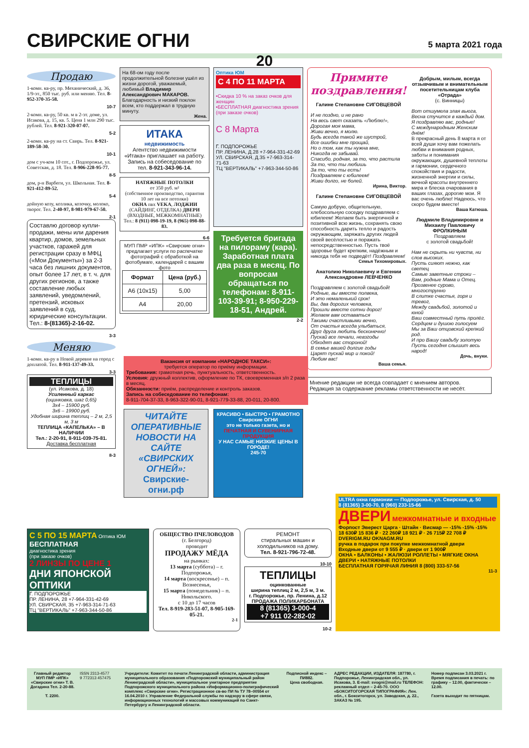СВИРСКИЕ ОГНИ
5 марта 2021 года
20
Продаю
1-комн. кв-ру, пр. Механический, д. 36, 1/9-эт., 850 тыс. руб. или меняю. Тел. 8-952-370-35-58.
10-7
2-комн. кв-ру, 50 кв. м в 2-эт. доме, ул. Исакова, д. 15, кв. 5. Цена 1 млн 290 тыс. рублей. Тел. 8-921-320-07-07.
5-2
2-комн. кв-ру на ст. Свирь. Тел. 8-921-189-58-30.
10-1
дом с уч-ком 10 сот., г. Подпорожье, ул. Советская, д. 18. Тел. 8-906-228-95-77.
8-5
дом, р-н Варбеги, ул. Школьная. Тел. 8-921-412-89-52.
5-4
дойную козу, козлика, козочку, молоко, творог. Тел. 2-40-97, 8-981-979-67-50.
2-1
Составлю договор купли-продажи, мены или дарения квартир, домов, земельных участков, гаражей для регистрации сразу в МФЦ («Мои Документы») за 2-3 часа без лишних документов, опыт более 17 лет, в т. ч. для других регионов, а также составление любых заявлений, уведомлений, претензий, исковых заявлений в суд, юридические консультации.
Тел.: 8-(81365)-2-16-02.
3-3
Меняю
1-комн. кв-ру в Новой деревне на город с доплатой. Тел. 8-911-137-49-33.
3-3
ТЕПЛИЦЫ
(ул. Исакова, д. 18)
Усиленный каркас
(оцинковка, шаг 0,65)
3х4 – 15900 руб.
3х6 – 19900 руб.
Удобная ширина теплиц – 2 м, 2,5 м, 3 м
ТЕПЛИЦА «КАПЕЛЬКА» – В НАЛИЧИИ
Тел.: 2-20-91, 8-911-039-75-81.
Доставка бесплатная
8-3
На 68-ом году после продолжительной болезни ушёл из жизни дорогой, уважаемый, любимый Владимир Александрович МАКАРОВ. Благодарность и низкий поклон всем, кто поддержал в трудную минуту.
Жена.
ИТАКА
недвижимость
Агентство недвижимости «Итака» приглашает на работу. Запись на собеседование по тел. 8-921-343-96-14.
НАТЯЖНЫЕ ПОТОЛКИ
от 350 руб. м²
(собственное производство, гарантия 10 лет на все потолки)
ОКНА пвх VEKA, ЛОДЖИИ (САЙДИНГ, ОТДЕЛКА) ДВЕРИ (ВХОДНЫЕ, МЕЖКОМНАТНЫЕ)
Тел.: 8 (911) 098-19-19, 8 (965) 098-88-83.
6-6
МУП ПМР «ИПК» «Свирские огни» предлагает услуги по распечатке фотографий с обработкой на фотобумаге, календарей с вашим фото
| Формат | Цена (руб.) |
| --- | --- |
| А6 (10х15) | 5,00 |
| А4 | 20,00 |
Оптика ЮМ
С 4 ПО 11 МАРТА
•Скидка 10 % на заказ очков для женщин
•БЕСПЛАТНАЯ диагностика зрения
(при заказе очков)
С 8 Марта
Г. ПОДПОРОЖЬЕ
ПР. ЛЕНИНА, Д.28 +7-964-331-42-69
УЛ. СВИРСКАЯ, Д.35 +7-963-314-71-63
ТЦ "ВЕРТИКАЛЬ" +7-963-344-50-86
Требуется бригада на пилораму (кара). Заработная плата два раза в месяц. По вопросам обращаться по телефонам: 8-911-103-39-91; 8-950-229-18-51, Андрей.
2-2
Примите поздравления!
Галине Степановне СИГОВЦЕВОЙ
И не поздно, и не рано
На весь свет сказать «Люблю!»,
Дорогая моя мама,
Живи вечно, я молю.
Будь всегда такой же шустрой,
Все ошибки мне прощай,
Но о том, как ты нужна мне,
Никогда не забывай.
Спасибо, родная, за то, что растила
За то, что ты любишь
За то, что ты есть!
Поздравляем с юбилеем!
Живи долго, не болей.
Ирина, Виктор.
Галине Степановне СИГОВЦЕВОЙ
Самую добрую, общительную, хлебосольную соседку поздравляем с юбилеем! Желаем быть энергичной и позитивной всю жизнь, сохранять свою способность дарить тепло и радость окружающим, заряжать других людей своей весёлостью и поражать непосредственностью. Пусть твоё здоровье будет крепким, надёжным и никогда тебя не подведёт! Поздравляем!
Семья Тихомировых.
Анатолию Николаевичу и Евгении Александровне ЛЕВЧЕНКО
Поздравляем с золотой свадьбой!
Родные, вы вместе полвека,
И это немаленький срок!
Вы, два дорогих человека,
Прошли вместе сотни дорог!
Желаем вам оставаться
Такими счастливыми вечно,
От счастья всегда улыбаться,
Друг друга любить бесконечно!
Пускай все печали, невзгоды
Обходят вас стороной!
В семье вашей долгие годы
Царят пускай мир и покой!
Любим вас!
Ваша семья.
Добрым, милым, всегда отзывчивым и внимательным посетительницам клуба «Отрада»
(с. Винницы)
Вот отшумела злая вьюга,
Весна стучится в каждый дом.
Я поздравляю вас, родные!
С международным Женским днём!
В прекрасный день 8 марта я от всей души хочу вам пожелать любви и внимания родных, заботы и понимания окружающих, душевной теплоты и гармонии, сердечного спокойствия и радости, жизненной энергии и силы, вечной красоты внутреннего мира и блеска очарования в ваших глазах, дорогие мои. Я вас очень люблю! Надеюсь, что скоро будем вместе!
Ваша Катюша.
Людмиле Владимировне и Михаилу Павловичу ФРОЛКИНЫМ
Поздравляем
с золотой свадьбой!
Нам не скрыть ни чувств, ни слов высоких.
Пусть сияют нежно, как светец
Самые заветные строки –
Вам, родные Мама и Отец.
Прозвенее сурово, многострунно
В слитке счастья, горя и тревог,
Между свадьбой, золотой и юной
Ваш совместный путь пролёг.
Сердцем и душою голосуем
Мы за Ваш отцовский крепкий род.
И про Вашу свадьбу золотую
Пусть сегодня слышит весь народ!
Дочь, внуки.
Мнение редакции не всегда совпадает с мнением авторов.
Редакция за содержание рекламы ответственности не несёт.
Вакансия от компании «НАРОДНОЕ ТАКСИ»:
требуется оператор по приёму информации.
Требования: грамотная речь, пунктуальность, ответственность.
Условия: дружный коллектив, оформление по ТК, своевременная з/п 2 раза в месяц.
Обязанности: приём, распределение и контроль заказов.
Запись на собеседование по телефонам:
8-911-704-37-33, 8-963-322-90-01, 8-921-779-33-88, 20-011, 20-800.
ЧИТАЙТЕ ОПЕРАТИВНЫЕ НОВОСТИ НА САЙТЕ «СВИРСКИХ ОГНЕЙ»: Свирские-огни.рф
КРАСИВО • БЫСТРО • ГРАМОТНО
Свирские ОГНИ
это не только газета, но и
ПЕЧАТНАЯ И СУВЕНИРНАЯ ПРОДУКЦИЯ
У НАС САМЫЕ НИЗКИЕ ЦЕНЫ В ГОРОДЕ!
245-70
С 5 ПО 15 МАРТА Оптика ЮМ
БЕСПЛАТНАЯ
диагностика зрения
(при заказе очков)
2 ЛИНЗЫ ПО ЦЕНЕ 1
ДНИ ЯПОНСКОЙ ОПТИКИ
Г. ПОДПОРОЖЬЕ
ПР. ЛЕНИНА, 28 +7-964-331-42-69
УЛ. СВИРСКАЯ, 35 +7-963-314-71-63
ТЦ "ВЕРТИКАЛЬ" +7-963-344-50-86
ОБЩЕСТВО ПЧЕЛОВОДОВ
(г. Белгород)
проводит
ПРОДАЖУ МЁДА
на рынках:
13 марта (суббота) – г. Подпорожья,
14 марта (воскресенье) – п. Вознесенья,
15 марта (понедельник) – п. Никольского.
с 10 до 17 часов
Тел. 8-919-283-51-07, 8-905-169-05-21.
2-1
РЕМОНТ
стиральных машин и холодильников на дому.
Тел. 8-921-796-72-48.
10-10
ТЕПЛИЦЫ
оцинкованные
ширина теплиц 2 м, 2,5 м, 3 м.
г. Подпорожье, пр. Ленина, д.12
ПРОДАЖА ПОЛИКАРБОНАТА
8 (81365) 3-000-4
+7 911 02-282-02
10-2
ULTRA окна гармонии — Подпорожье, ул. Свирская, д. 50
8 (81365) 3-00-70, 8 (960) 233-15-66
ДВЕРИ межкомнатные и входные
Форпост Эверест Царга · Штайн · Висмар — -15% -15% -15%
18 630₽ 15 836 ₽ · 22 260₽ 18 921 ₽ · 26 715₽ 22 708 ₽
DVERIGM.RU OKNAGM.RU
ручка в подарок при покупке межкомнатной двери
Входные двери от 9 555 ₽ · двери от 1 900₽
ОКНА • БАЛКОНЫ • ЖАЛЮЗИ РОЛЛЕТЫ • МЯГКИЕ ОКНА ДВЕРИ • НАТЯЖНЫЕ ПОТОЛКИ
БЕСПЛАТНАЯ ГОРЯЧАЯ ЛИНИЯ 8 (800) 333-57-56
11-3
Главный редактор МУП ПМР «ИПК» «Свирские огни» Т. В. Догадина Тел. 2-20-88.
Т. 2200.
ISSN 2313-4577
9 772313 457475
Учредители: Комитет по печати Ленинградской области, администрация муниципального образования «Подпорожский муниципальный район Ленинградской области», муниципальное унитарное предприятие Подпорожского муниципального района «Информационно-полиграфический комплекс «Свирские огни». Регистрационное св-во ПИ № ТУ 78–00554 от 16.04.2010 г. Управление Федеральной службы по надзору в сфере связи, информационных технологий и массовых коммуникаций по Санкт-Петербургу и Ленинградской области.
Подписной индекс – ПИ882.
Цена свободная.
АДРЕС РЕДАКЦИИ, ИЗДАТЕЛЯ: 187780, г. Подпорожье, Ленинградская обл., ул. Исакова, 3. E-mail: svogni@mail.ru ТЕЛЕФОН: рекламный отдел – 2-45-70. ООО «БОКСИТОГОРСКАЯ ТИПОГРАФИЯ»: Лен. обл., г. Бокситогорск, ул. Заводская, д. 22., ЗАКАЗ № 195.
Номер подписан 3.03.2021 г. Время подписания в печать: по графику – 12.00, фактически – 12.00.
Газета выходит по пятницам.